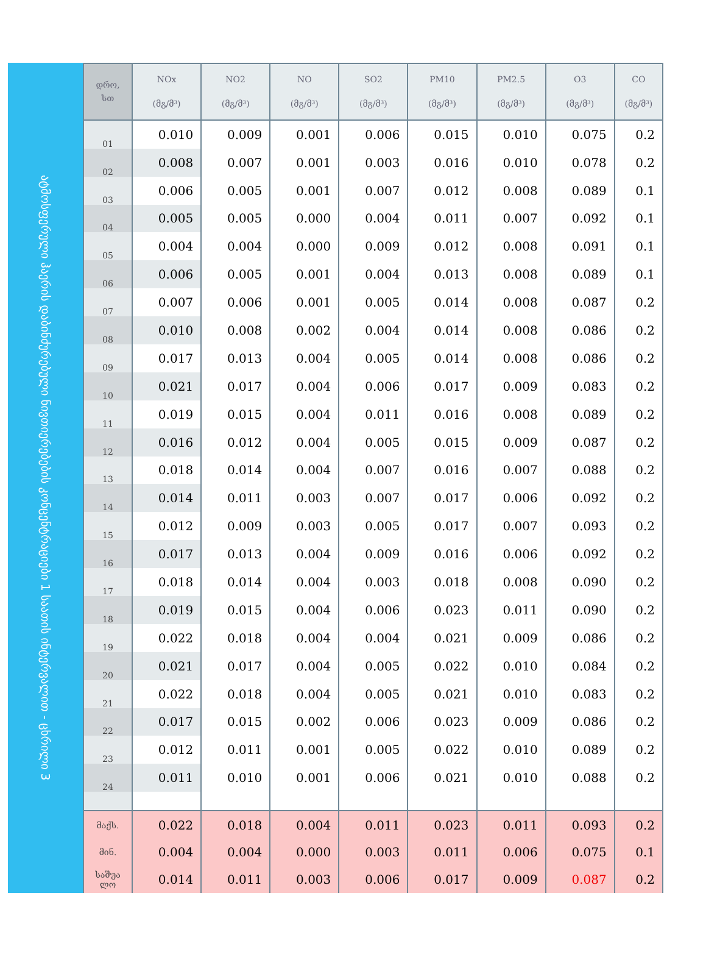ატმოსფერული ჰაერის დაბინძურებული ნივთიერებების კონცენტრაციები 1 საათის ინტერვალით - ცხრილი 3
| დრო, სთ | NOx (მგ/მ³) | NO2 (მგ/მ³) | NO (მგ/მ³) | SO2 (მგ/მ³) | PM10 (მგ/მ³) | PM2.5 (მგ/მ³) | O3 (მგ/მ³) | CO (მგ/მ³) |
| --- | --- | --- | --- | --- | --- | --- | --- | --- |
| 01 | 0.010 | 0.009 | 0.001 | 0.006 | 0.015 | 0.010 | 0.075 | 0.2 |
| 02 | 0.008 | 0.007 | 0.001 | 0.003 | 0.016 | 0.010 | 0.078 | 0.2 |
| 03 | 0.006 | 0.005 | 0.001 | 0.007 | 0.012 | 0.008 | 0.089 | 0.1 |
| 04 | 0.005 | 0.005 | 0.000 | 0.004 | 0.011 | 0.007 | 0.092 | 0.1 |
| 05 | 0.004 | 0.004 | 0.000 | 0.009 | 0.012 | 0.008 | 0.091 | 0.1 |
| 06 | 0.006 | 0.005 | 0.001 | 0.004 | 0.013 | 0.008 | 0.089 | 0.1 |
| 07 | 0.007 | 0.006 | 0.001 | 0.005 | 0.014 | 0.008 | 0.087 | 0.2 |
| 08 | 0.010 | 0.008 | 0.002 | 0.004 | 0.014 | 0.008 | 0.086 | 0.2 |
| 09 | 0.017 | 0.013 | 0.004 | 0.005 | 0.014 | 0.008 | 0.086 | 0.2 |
| 10 | 0.021 | 0.017 | 0.004 | 0.006 | 0.017 | 0.009 | 0.083 | 0.2 |
| 11 | 0.019 | 0.015 | 0.004 | 0.011 | 0.016 | 0.008 | 0.089 | 0.2 |
| 12 | 0.016 | 0.012 | 0.004 | 0.005 | 0.015 | 0.009 | 0.087 | 0.2 |
| 13 | 0.018 | 0.014 | 0.004 | 0.007 | 0.016 | 0.007 | 0.088 | 0.2 |
| 14 | 0.014 | 0.011 | 0.003 | 0.007 | 0.017 | 0.006 | 0.092 | 0.2 |
| 15 | 0.012 | 0.009 | 0.003 | 0.005 | 0.017 | 0.007 | 0.093 | 0.2 |
| 16 | 0.017 | 0.013 | 0.004 | 0.009 | 0.016 | 0.006 | 0.092 | 0.2 |
| 17 | 0.018 | 0.014 | 0.004 | 0.003 | 0.018 | 0.008 | 0.090 | 0.2 |
| 18 | 0.019 | 0.015 | 0.004 | 0.006 | 0.023 | 0.011 | 0.090 | 0.2 |
| 19 | 0.022 | 0.018 | 0.004 | 0.004 | 0.021 | 0.009 | 0.086 | 0.2 |
| 20 | 0.021 | 0.017 | 0.004 | 0.005 | 0.022 | 0.010 | 0.084 | 0.2 |
| 21 | 0.022 | 0.018 | 0.004 | 0.005 | 0.021 | 0.010 | 0.083 | 0.2 |
| 22 | 0.017 | 0.015 | 0.002 | 0.006 | 0.023 | 0.009 | 0.086 | 0.2 |
| 23 | 0.012 | 0.011 | 0.001 | 0.005 | 0.022 | 0.010 | 0.089 | 0.2 |
| 24 | 0.011 | 0.010 | 0.001 | 0.006 | 0.021 | 0.010 | 0.088 | 0.2 |
| მაქს. | 0.022 | 0.018 | 0.004 | 0.011 | 0.023 | 0.011 | 0.093 | 0.2 |
| მინ. | 0.004 | 0.004 | 0.000 | 0.003 | 0.011 | 0.006 | 0.075 | 0.1 |
| საშუა ლო | 0.014 | 0.011 | 0.003 | 0.006 | 0.017 | 0.009 | 0.087 | 0.2 |